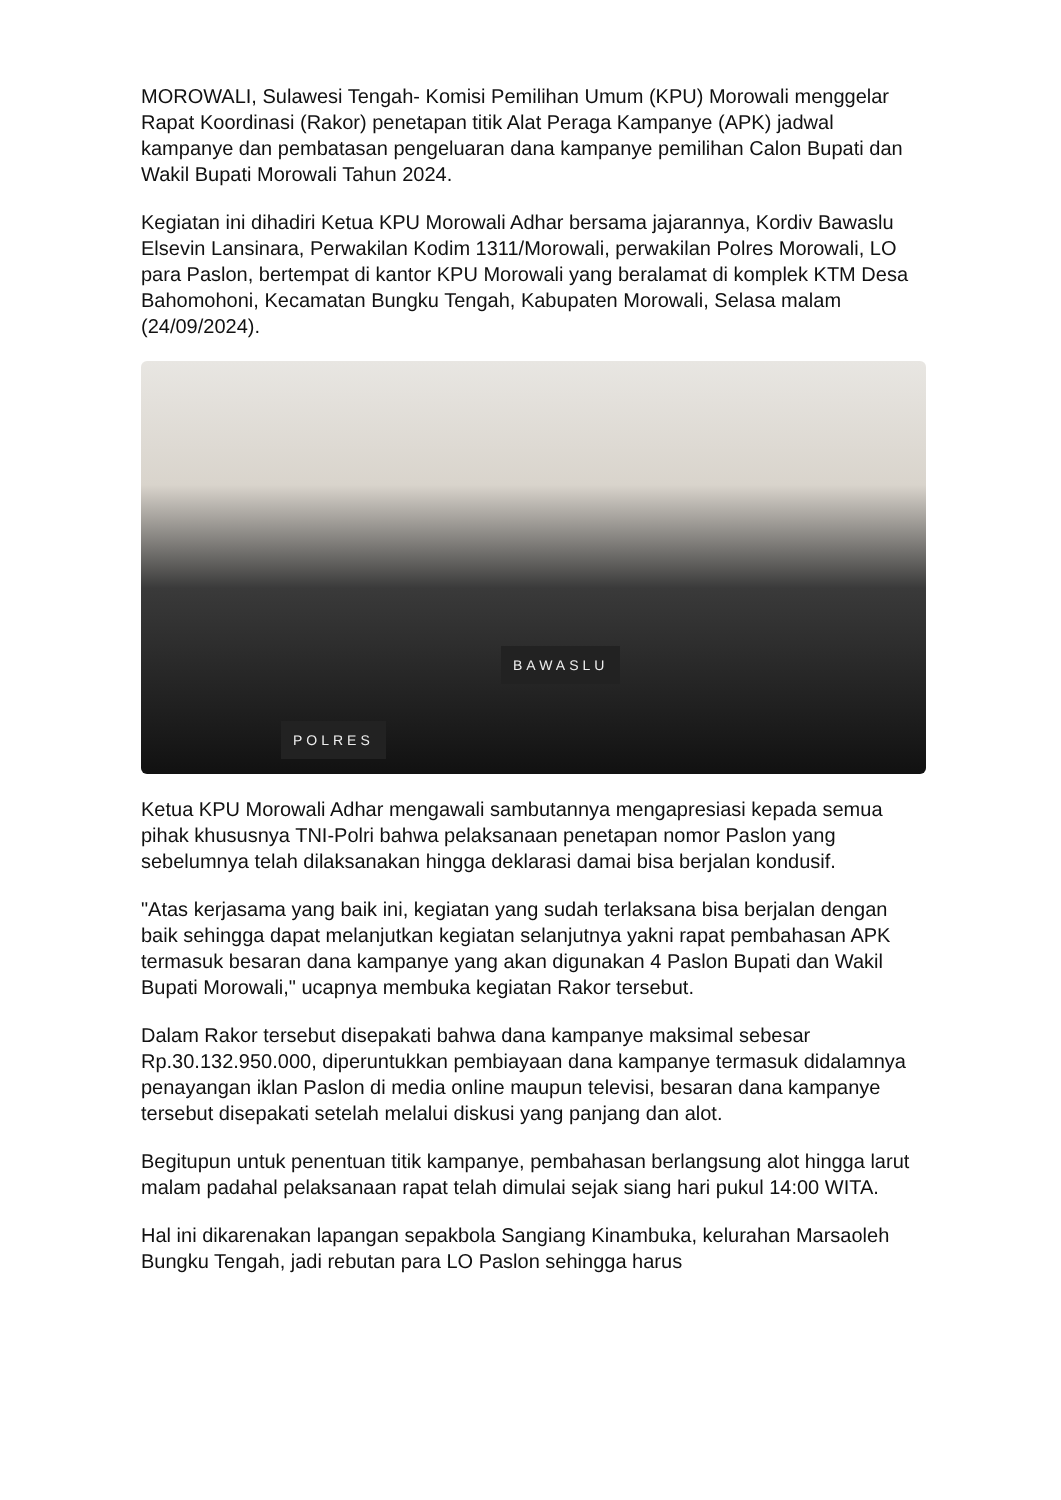MOROWALI, Sulawesi Tengah- Komisi Pemilihan Umum (KPU) Morowali menggelar Rapat Koordinasi (Rakor) penetapan titik Alat Peraga Kampanye (APK) jadwal kampanye dan pembatasan pengeluaran dana kampanye pemilihan Calon Bupati dan Wakil Bupati Morowali Tahun 2024.
Kegiatan ini dihadiri Ketua KPU Morowali Adhar bersama jajarannya, Kordiv Bawaslu Elsevin Lansinara, Perwakilan Kodim 1311/Morowali, perwakilan Polres Morowali, LO para Paslon, bertempat di kantor KPU Morowali yang beralamat di komplek KTM Desa Bahomohoni, Kecamatan Bungku Tengah, Kabupaten Morowali, Selasa malam (24/09/2024).
POLRES
BAWASLU
Ketua KPU Morowali Adhar mengawali sambutannya mengapresiasi kepada semua pihak khususnya TNI-Polri bahwa pelaksanaan penetapan nomor Paslon yang sebelumnya telah dilaksanakan hingga deklarasi damai bisa berjalan kondusif.
"Atas kerjasama yang baik ini, kegiatan yang sudah terlaksana bisa berjalan dengan baik sehingga dapat melanjutkan kegiatan selanjutnya yakni rapat pembahasan APK termasuk besaran dana kampanye yang akan digunakan 4 Paslon Bupati dan Wakil Bupati Morowali," ucapnya membuka kegiatan Rakor tersebut.
Dalam Rakor tersebut disepakati bahwa dana kampanye maksimal sebesar Rp.30.132.950.000, diperuntukkan pembiayaan dana kampanye termasuk didalamnya penayangan iklan Paslon di media online maupun televisi, besaran dana kampanye tersebut disepakati setelah melalui diskusi yang panjang dan alot.
Begitupun untuk penentuan titik kampanye, pembahasan berlangsung alot hingga larut malam padahal pelaksanaan rapat telah dimulai sejak siang hari pukul 14:00 WITA.
Hal ini dikarenakan lapangan sepakbola Sangiang Kinambuka, kelurahan Marsaoleh Bungku Tengah, jadi rebutan para LO Paslon sehingga harus